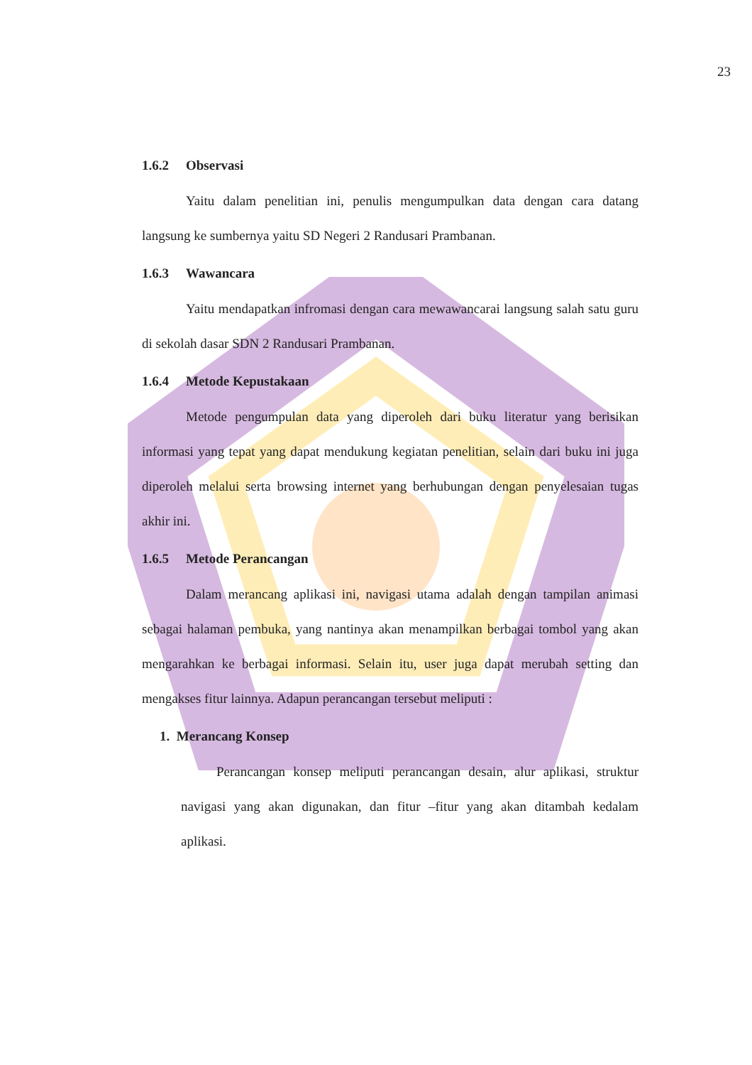23
1.6.2 Observasi
Yaitu dalam penelitian ini, penulis mengumpulkan data dengan cara datang langsung ke sumbernya yaitu SD Negeri 2 Randusari Prambanan.
1.6.3 Wawancara
Yaitu mendapatkan infromasi dengan cara mewawancarai langsung salah satu guru di sekolah dasar SDN 2 Randusari Prambanan.
1.6.4 Metode Kepustakaan
Metode pengumpulan data yang diperoleh dari buku literatur yang berisikan informasi yang tepat yang dapat mendukung kegiatan penelitian, selain dari buku ini juga diperoleh melalui serta browsing internet yang berhubungan dengan penyelesaian tugas akhir ini.
1.6.5 Metode Perancangan
Dalam merancang aplikasi ini, navigasi utama adalah dengan tampilan animasi sebagai halaman pembuka, yang nantinya akan menampilkan berbagai tombol yang akan mengarahkan ke berbagai informasi. Selain itu, user juga dapat merubah setting dan mengakses fitur lainnya. Adapun perancangan tersebut meliputi :
1. Merancang Konsep
Perancangan konsep meliputi perancangan desain, alur aplikasi, struktur navigasi yang akan digunakan, dan fitur –fitur yang akan ditambah kedalam aplikasi.